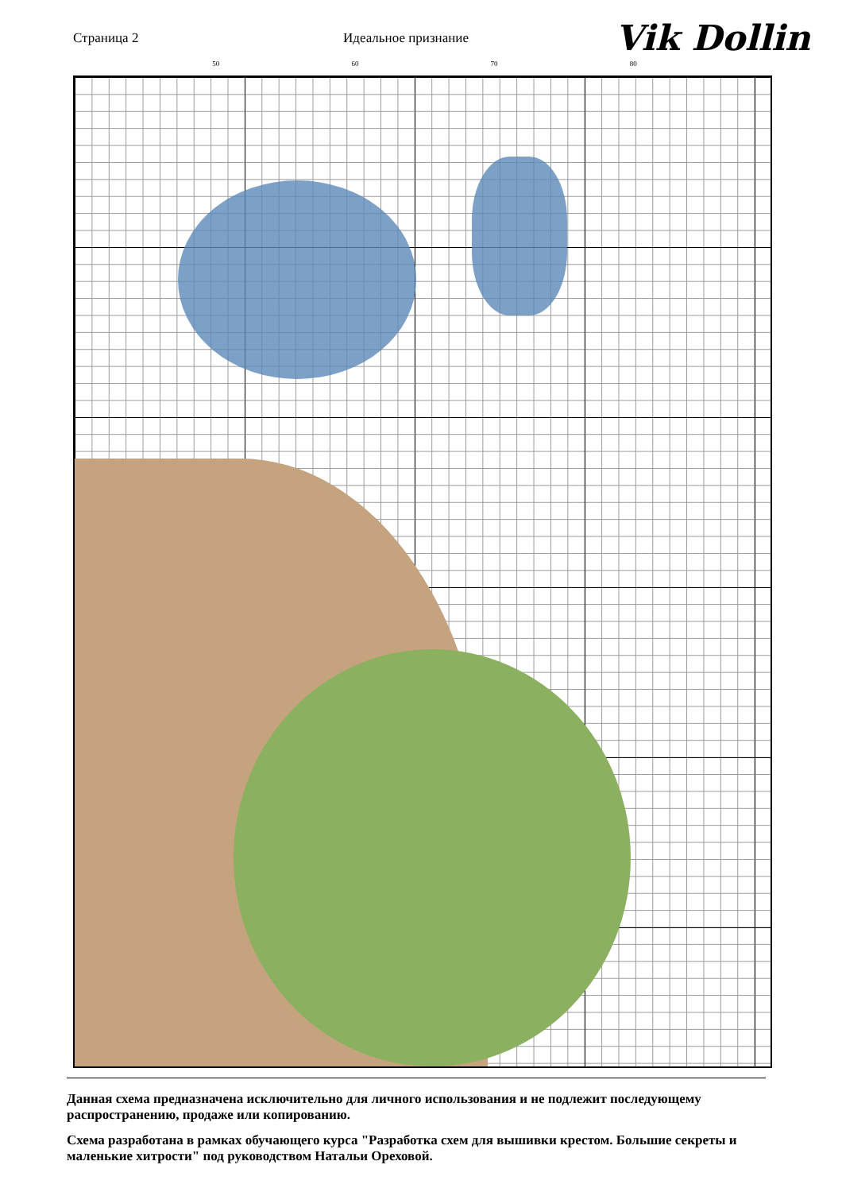Страница 2 Идеальное признание
Vik Dollin
50 60 70 80
Данная схема предназначена исключительно для личного использования и не подлежит последующему распространению, продаже или копированию.
Схема разработана в рамках обучающего курса "Разработка схем для вышивки крестом. Большие секреты и маленькие хитрости" под руководством Натальи Ореховой.